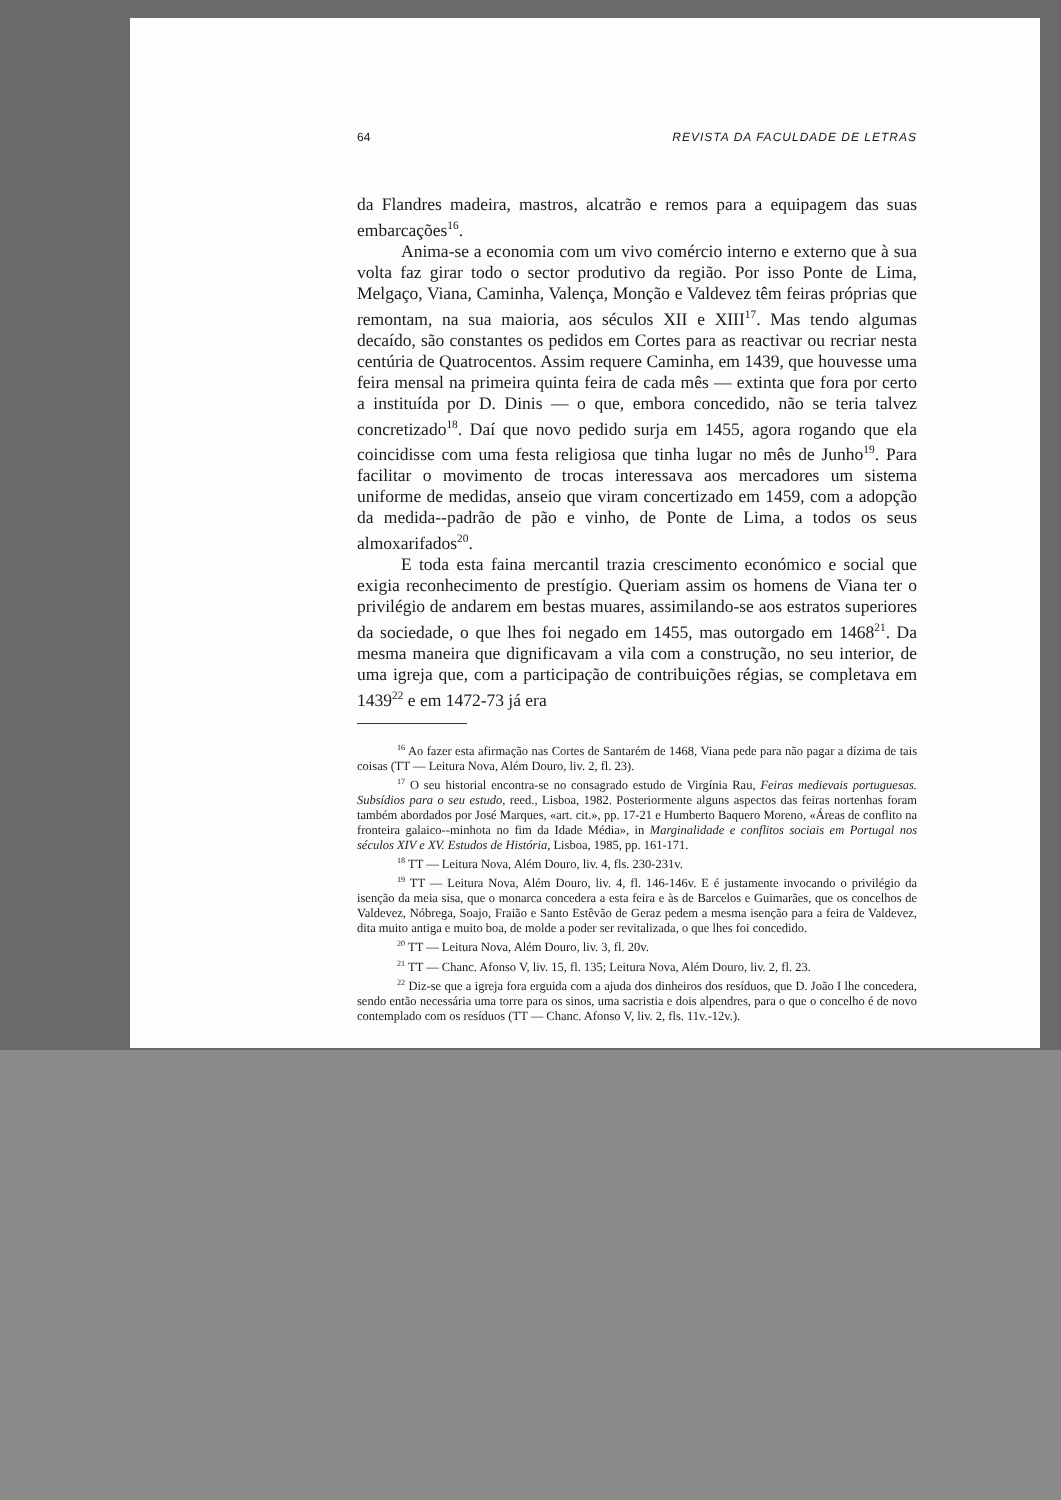64 REVISTA DA FACULDADE DE LETRAS
da Flandres madeira, mastros, alcatrão e remos para a equipagem das suas embarcações<sup>16</sup>.
Anima-se a economia com um vivo comércio interno e externo que à sua volta faz girar todo o sector produtivo da região. Por isso Ponte de Lima, Melgaço, Viana, Caminha, Valença, Monção e Valdevez têm feiras próprias que remontam, na sua maioria, aos séculos XII e XIII<sup>17</sup>. Mas tendo algumas decaído, são constantes os pedidos em Cortes para as reactivar ou recriar nesta centúria de Quatrocentos. Assim requere Caminha, em 1439, que houvesse uma feira mensal na primeira quinta feira de cada mês — extinta que fora por certo a instituída por D. Dinis — o que, embora concedido, não se teria talvez concretizado<sup>18</sup>. Daí que novo pedido surja em 1455, agora rogando que ela coincidisse com uma festa religiosa que tinha lugar no mês de Junho<sup>19</sup>. Para facilitar o movimento de trocas interessava aos mercadores um sistema uniforme de medidas, anseio que viram concertizado em 1459, com a adopção da medida--padrão de pão e vinho, de Ponte de Lima, a todos os seus almoxarifados<sup>20</sup>.
E toda esta faina mercantil trazia crescimento económico e social que exigia reconhecimento de prestígio. Queriam assim os homens de Viana ter o privilégio de andarem em bestas muares, assimilando-se aos estratos superiores da sociedade, o que lhes foi negado em 1455, mas outorgado em 1468<sup>21</sup>. Da mesma maneira que dignificavam a vila com a construção, no seu interior, de uma igreja que, com a participação de contribuições régias, se completava em 1439<sup>22</sup> e em 1472-73 já era
<sup>16</sup> Ao fazer esta afirmação nas Cortes de Santarém de 1468, Viana pede para não pagar a dízima de tais coisas (TT — Leitura Nova, Além Douro, liv. 2, fl. 23).
<sup>17</sup> O seu historial encontra-se no consagrado estudo de Virgínia Rau, Feiras medievais portuguesas. Subsídios para o seu estudo, reed., Lisboa, 1982. Posteriormente alguns aspectos das feiras nortenhas foram também abordados por José Marques, «art. cit.», pp. 17-21 e Humberto Baquero Moreno, «Áreas de conflito na fronteira galaico--minhota no fim da Idade Média», in Marginalidade e conflitos sociais em Portugal nos séculos XIV e XV. Estudos de História, Lisboa, 1985, pp. 161-171.
<sup>18</sup> TT — Leitura Nova, Além Douro, liv. 4, fls. 230-231v.
<sup>19</sup> TT — Leitura Nova, Além Douro, liv. 4, fl. 146-146v. E é justamente invocando o privilégio da isenção da meia sisa, que o monarca concedera a esta feira e às de Barcelos e Guimarães, que os concelhos de Valdevez, Nóbrega, Soajo, Fraião e Santo Estêvão de Geraz pedem a mesma isenção para a feira de Valdevez, dita muito antiga e muito boa, de molde a poder ser revitalizada, o que lhes foi concedido.
<sup>20</sup> TT — Leitura Nova, Além Douro, liv. 3, fl. 20v.
<sup>21</sup> TT — Chanc. Afonso V, liv. 15, fl. 135; Leitura Nova, Além Douro, liv. 2, fl. 23.
<sup>22</sup> Diz-se que a igreja fora erguida com a ajuda dos dinheiros dos resíduos, que D. João I lhe concedera, sendo então necessária uma torre para os sinos, uma sacristia e dois alpendres, para o que o concelho é de novo contemplado com os resíduos (TT — Chanc. Afonso V, liv. 2, fls. 11v.-12v.).